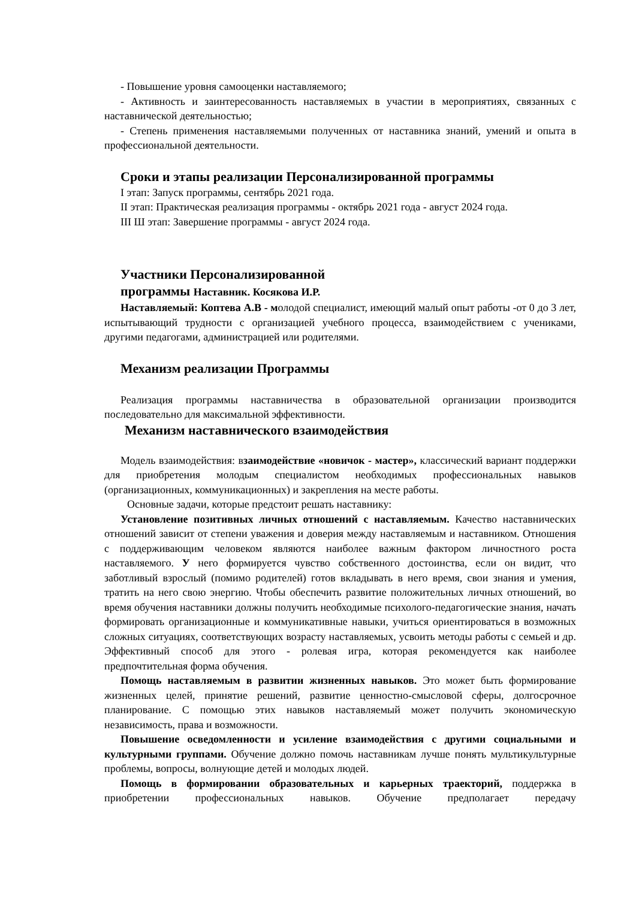- Повышение уровня самооценки наставляемого;
- Активность и заинтересованность наставляемых в участии в мероприятиях, связанных с наставнической деятельностью;
- Степень применения наставляемыми полученных от наставника знаний, умений и опыта в профессиональной деятельности.
Сроки и этапы реализации Персонализированной программы
I этап: Запуск программы, сентябрь 2021 года.
II этап: Практическая реализация программы - октябрь 2021 года - август 2024 года.
III Ш этап: Завершение программы - август 2024 года.
Участники Персонализированной
программы Наставник. Косякова И.Р.
Наставляемый: Коптева А.В - молодой специалист, имеющий малый опыт работы -от 0 до 3 лет, испытывающий трудности с организацией учебного процесса, взаимодействием с учениками, другими педагогами, администрацией или родителями.
Механизм реализации Программы
Реализация программы наставничества в образовательной организации производится последовательно для максимальной эффективности.
Механизм наставнического взаимодействия
Модель взаимодействия: взаимодействие «новичок - мастер», классический вариант поддержки для приобретения молодым специалистом необходимых профессиональных навыков (организационных, коммуникационных) и закрепления на месте работы.
Основные задачи, которые предстоит решать наставнику:
Установление позитивных личных отношений с наставляемым. Качество наставнических отношений зависит от степени уважения и доверия между наставляемым и наставником. Отношения с поддерживающим человеком являются наиболее важным фактором личностного роста наставляемого. У него формируется чувство собственного достоинства, если он видит, что заботливый взрослый (помимо родителей) готов вкладывать в него время, свои знания и умения, тратить на него свою энергию. Чтобы обеспечить развитие положительных личных отношений, во время обучения наставники должны получить необходимые психолого-педагогические знания, начать формировать организационные и коммуникативные навыки, учиться ориентироваться в возможных сложных ситуациях, соответствующих возрасту наставляемых, усвоить методы работы с семьей и др. Эффективный способ для этого - ролевая игра, которая рекомендуется как наиболее предпочтительная форма обучения.
Помощь наставляемым в развитии жизненных навыков. Это может быть формирование жизненных целей, принятие решений, развитие ценностно-смысловой сферы, долгосрочное планирование. С помощью этих навыков наставляемый может получить экономическую независимость, права и возможности.
Повышение осведомленности и усиление взаимодействия с другими социальными и культурными группами. Обучение должно помочь наставникам лучше понять мультикультурные проблемы, вопросы, волнующие детей и молодых людей.
Помощь в формировании образовательных и карьерных траекторий, поддержка в приобретении профессиональных навыков. Обучение предполагает передачу